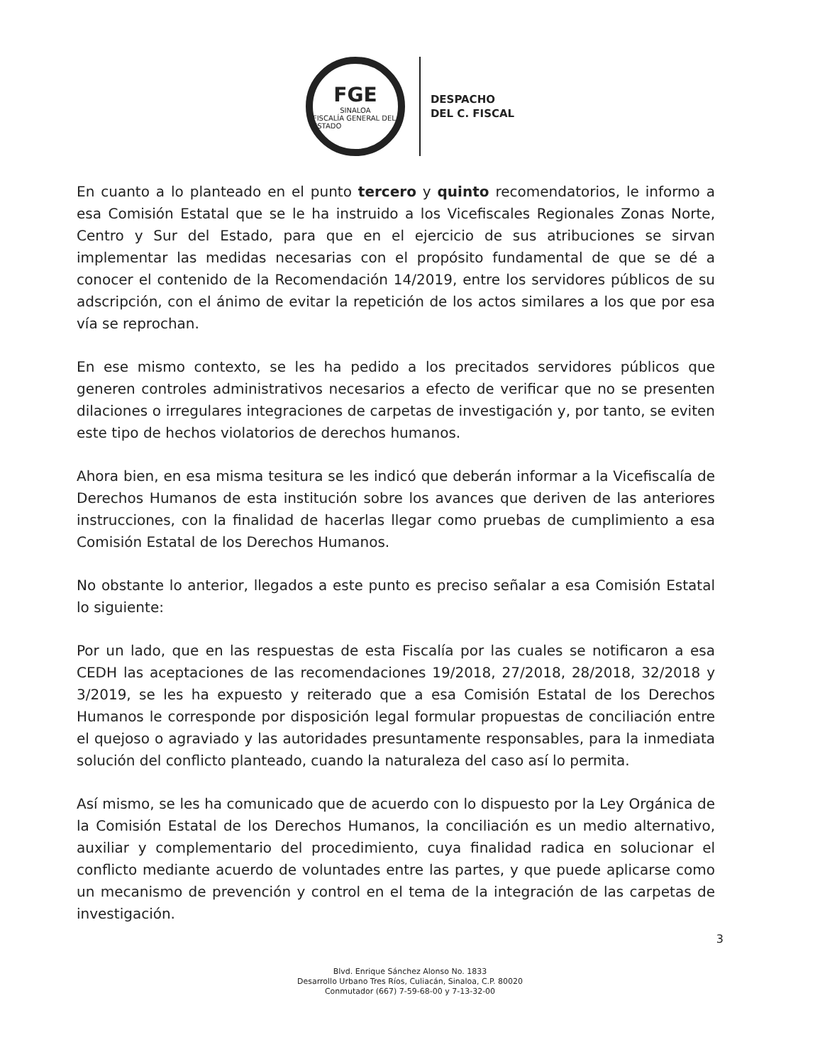FGE
SINALOA
FISCALÍA GENERAL DEL ESTADO
DESPACHO
DEL C. FISCAL
En cuanto a lo planteado en el punto tercero y quinto recomendatorios, le informo a esa Comisión Estatal que se le ha instruido a los Vicefiscales Regionales Zonas Norte, Centro y Sur del Estado, para que en el ejercicio de sus atribuciones se sirvan implementar las medidas necesarias con el propósito fundamental de que se dé a conocer el contenido de la Recomendación 14/2019, entre los servidores públicos de su adscripción, con el ánimo de evitar la repetición de los actos similares a los que por esa vía se reprochan.
En ese mismo contexto, se les ha pedido a los precitados servidores públicos que generen controles administrativos necesarios a efecto de verificar que no se presenten dilaciones o irregulares integraciones de carpetas de investigación y, por tanto, se eviten este tipo de hechos violatorios de derechos humanos.
Ahora bien, en esa misma tesitura se les indicó que deberán informar a la Vicefiscalía de Derechos Humanos de esta institución sobre los avances que deriven de las anteriores instrucciones, con la finalidad de hacerlas llegar como pruebas de cumplimiento a esa Comisión Estatal de los Derechos Humanos.
No obstante lo anterior, llegados a este punto es preciso señalar a esa Comisión Estatal lo siguiente:
Por un lado, que en las respuestas de esta Fiscalía por las cuales se notificaron a esa CEDH las aceptaciones de las recomendaciones 19/2018, 27/2018, 28/2018, 32/2018 y 3/2019, se les ha expuesto y reiterado que a esa Comisión Estatal de los Derechos Humanos le corresponde por disposición legal formular propuestas de conciliación entre el quejoso o agraviado y las autoridades presuntamente responsables, para la inmediata solución del conflicto planteado, cuando la naturaleza del caso así lo permita.
Así mismo, se les ha comunicado que de acuerdo con lo dispuesto por la Ley Orgánica de la Comisión Estatal de los Derechos Humanos, la conciliación es un medio alternativo, auxiliar y complementario del procedimiento, cuya finalidad radica en solucionar el conflicto mediante acuerdo de voluntades entre las partes, y que puede aplicarse como un mecanismo de prevención y control en el tema de la integración de las carpetas de investigación.
3
Blvd. Enrique Sánchez Alonso No. 1833
Desarrollo Urbano Tres Ríos, Culiacán, Sinaloa, C.P. 80020
Conmutador (667) 7-59-68-00 y 7-13-32-00